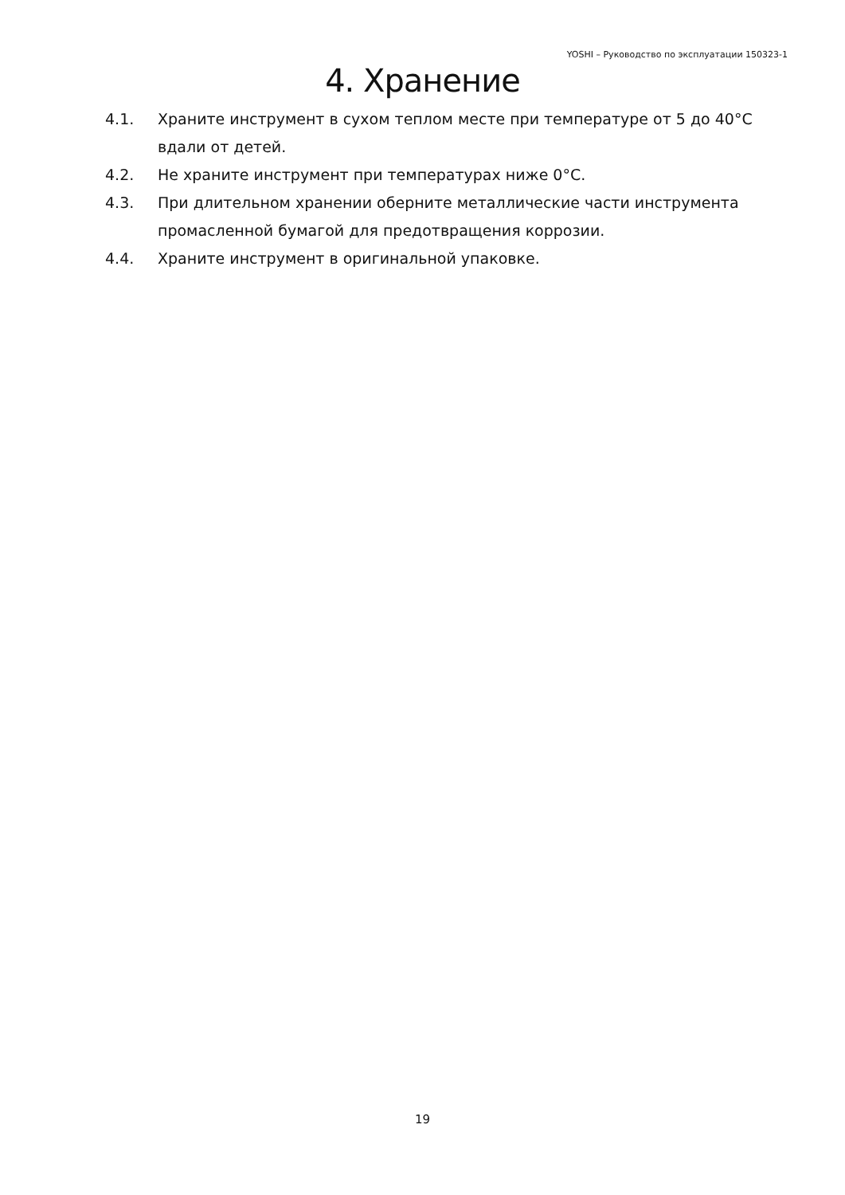YOSHI – Руководство по эксплуатации 150323-1
4. Хранение
4.1. Храните инструмент в сухом теплом месте при температуре от 5 до 40°С вдали от детей.
4.2. Не храните инструмент при температурах ниже 0°С.
4.3. При длительном хранении оберните металлические части инструмента промасленной бумагой для предотвращения коррозии.
4.4. Храните инструмент в оригинальной упаковке.
19